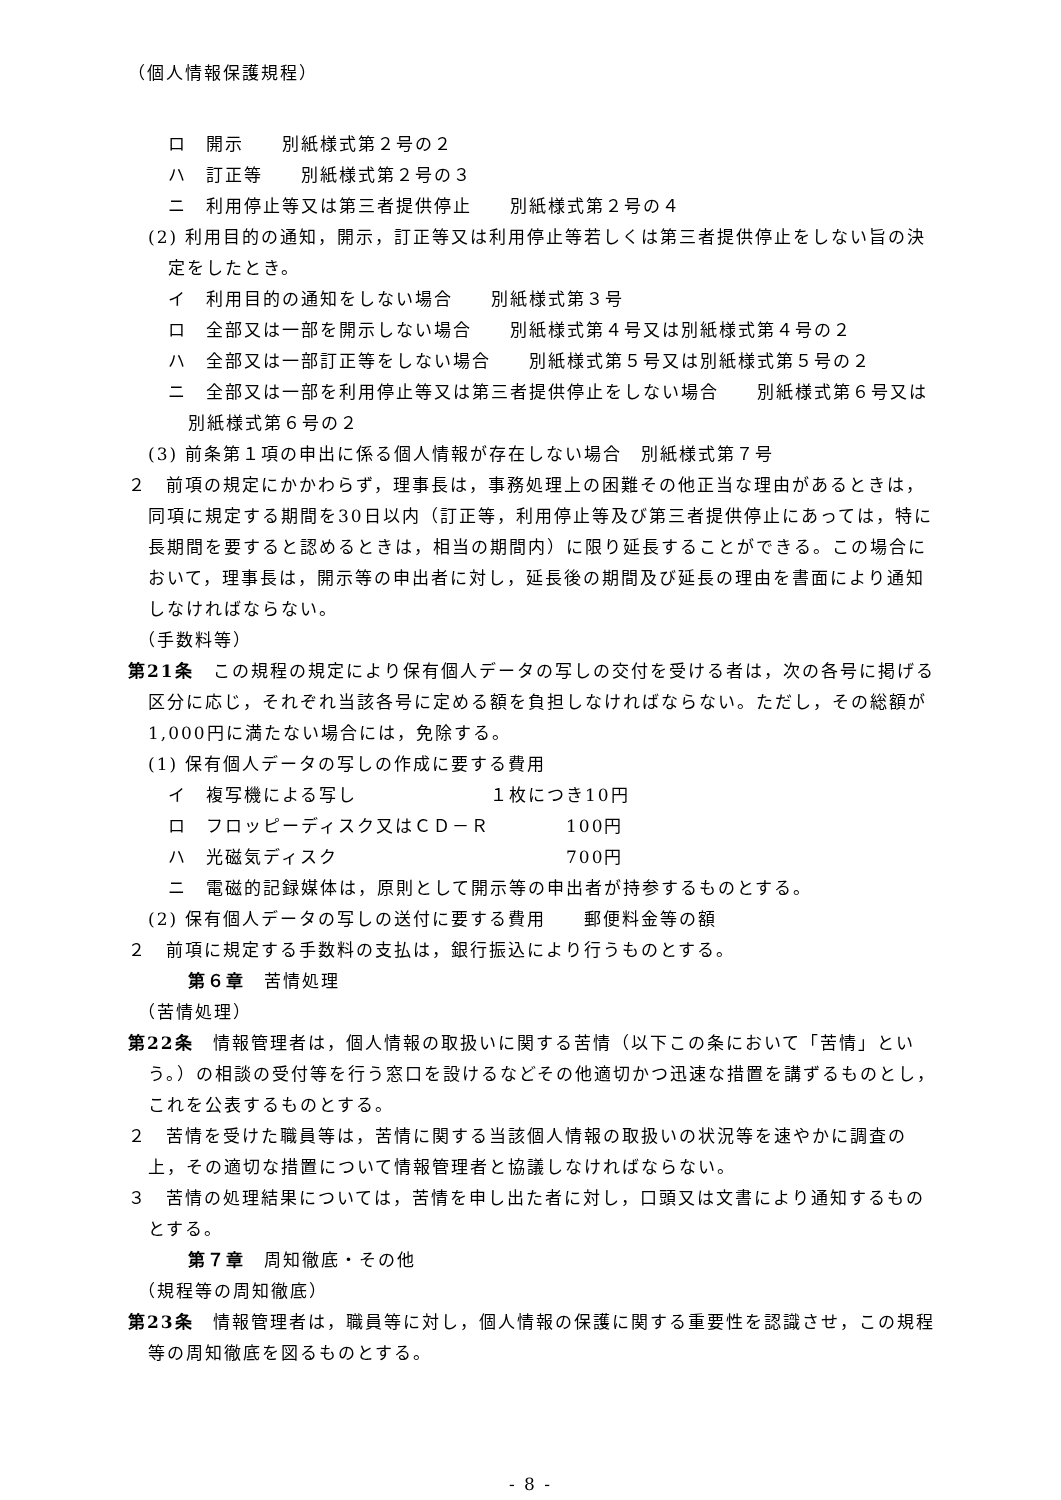（個人情報保護規程）
ロ　開示　　別紙様式第２号の２
ハ　訂正等　　別紙様式第２号の３
ニ　利用停止等又は第三者提供停止　　別紙様式第２号の４
(2) 利用目的の通知，開示，訂正等又は利用停止等若しくは第三者提供停止をしない旨の決定をしたとき。
イ　利用目的の通知をしない場合　　別紙様式第３号
ロ　全部又は一部を開示しない場合　　別紙様式第４号又は別紙様式第４号の２
ハ　全部又は一部訂正等をしない場合　　別紙様式第５号又は別紙様式第５号の２
ニ　全部又は一部を利用停止等又は第三者提供停止をしない場合　　別紙様式第６号又は別紙様式第６号の２
(3) 前条第１項の申出に係る個人情報が存在しない場合　別紙様式第７号
２　前項の規定にかかわらず，理事長は，事務処理上の困難その他正当な理由があるときは，同項に規定する期間を30日以内（訂正等，利用停止等及び第三者提供停止にあっては，特に長期間を要すると認めるときは，相当の期間内）に限り延長することができる。この場合において，理事長は，開示等の申出者に対し，延長後の期間及び延長の理由を書面により通知しなければならない。
（手数料等）
第21条　この規程の規定により保有個人データの写しの交付を受ける者は，次の各号に掲げる区分に応じ，それぞれ当該各号に定める額を負担しなければならない。ただし，その総額が1,000円に満たない場合には，免除する。
(1) 保有個人データの写しの作成に要する費用
イ　複写機による写し　　　　　　　１枚につき10円
ロ　フロッピーディスク又はＣＤ－Ｒ　　　　100円
ハ　光磁気ディスク　　　　　　　　　　　　700円
ニ　電磁的記録媒体は，原則として開示等の申出者が持参するものとする。
(2) 保有個人データの写しの送付に要する費用　　郵便料金等の額
２　前項に規定する手数料の支払は，銀行振込により行うものとする。
第６章　苦情処理
（苦情処理）
第22条　情報管理者は，個人情報の取扱いに関する苦情（以下この条において「苦情」という。）の相談の受付等を行う窓口を設けるなどその他適切かつ迅速な措置を講ずるものとし，これを公表するものとする。
２　苦情を受けた職員等は，苦情に関する当該個人情報の取扱いの状況等を速やかに調査の上，その適切な措置について情報管理者と協議しなければならない。
３　苦情の処理結果については，苦情を申し出た者に対し，口頭又は文書により通知するものとする。
第７章　周知徹底・その他
（規程等の周知徹底）
第23条　情報管理者は，職員等に対し，個人情報の保護に関する重要性を認識させ，この規程等の周知徹底を図るものとする。
- 8 -